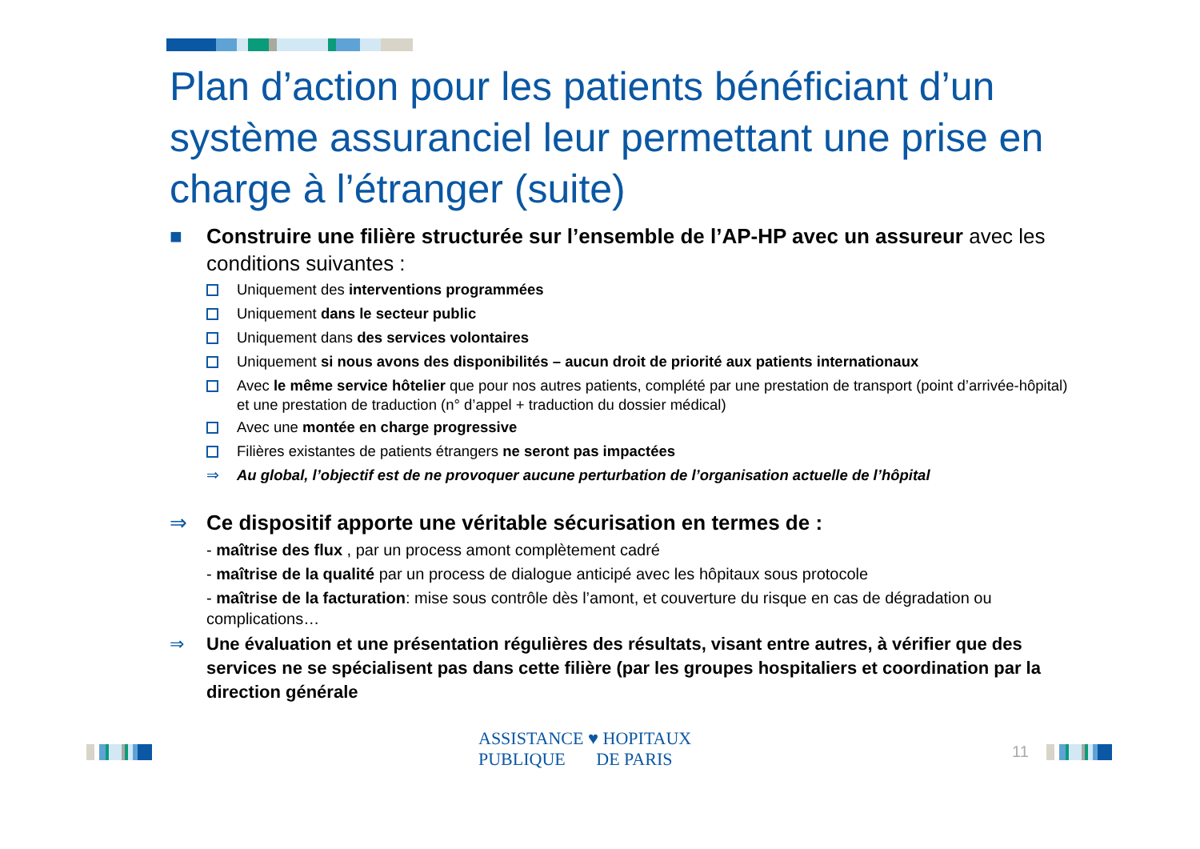Plan d’action pour les patients bénéficiant d’un système assuranciel leur permettant une prise en charge à l’étranger (suite)
■ Construire une filière structurée sur l’ensemble de l’AP-HP avec un assureur avec les conditions suivantes :
Uniquement des interventions programmées
Uniquement dans le secteur public
Uniquement dans des services volontaires
Uniquement si nous avons des disponibilités – aucun droit de priorité aux patients internationaux
Avec le même service hôtelier que pour nos autres patients, complété par une prestation de transport (point d’arrivée-hôpital) et une prestation de traduction (n° d’appel + traduction du dossier médical)
Avec une montée en charge progressive
Filières existantes de patients étrangers ne seront pas impactées
⇒ Au global, l’objectif est de ne provoquer aucune perturbation de l’organisation actuelle de l’hôpital
⇒ Ce dispositif apporte une véritable sécurisation en termes de :
- maîtrise des flux , par un process amont complètement cadré
- maîtrise de la qualité par un process de dialogue anticipé avec les hôpitaux sous protocole
- maîtrise de la facturation: mise sous contrôle dès l’amont, et couverture du risque en cas de dégradation ou complications…
⇒ Une évaluation et une présentation régulières des résultats, visant entre autres, à vérifier que des services ne se spécialisent pas dans cette filière (par les groupes hospitaliers et coordination par la direction générale
ASSISTANCE ♥ HOPITAUX
PUBLIQUE DE PARIS
11